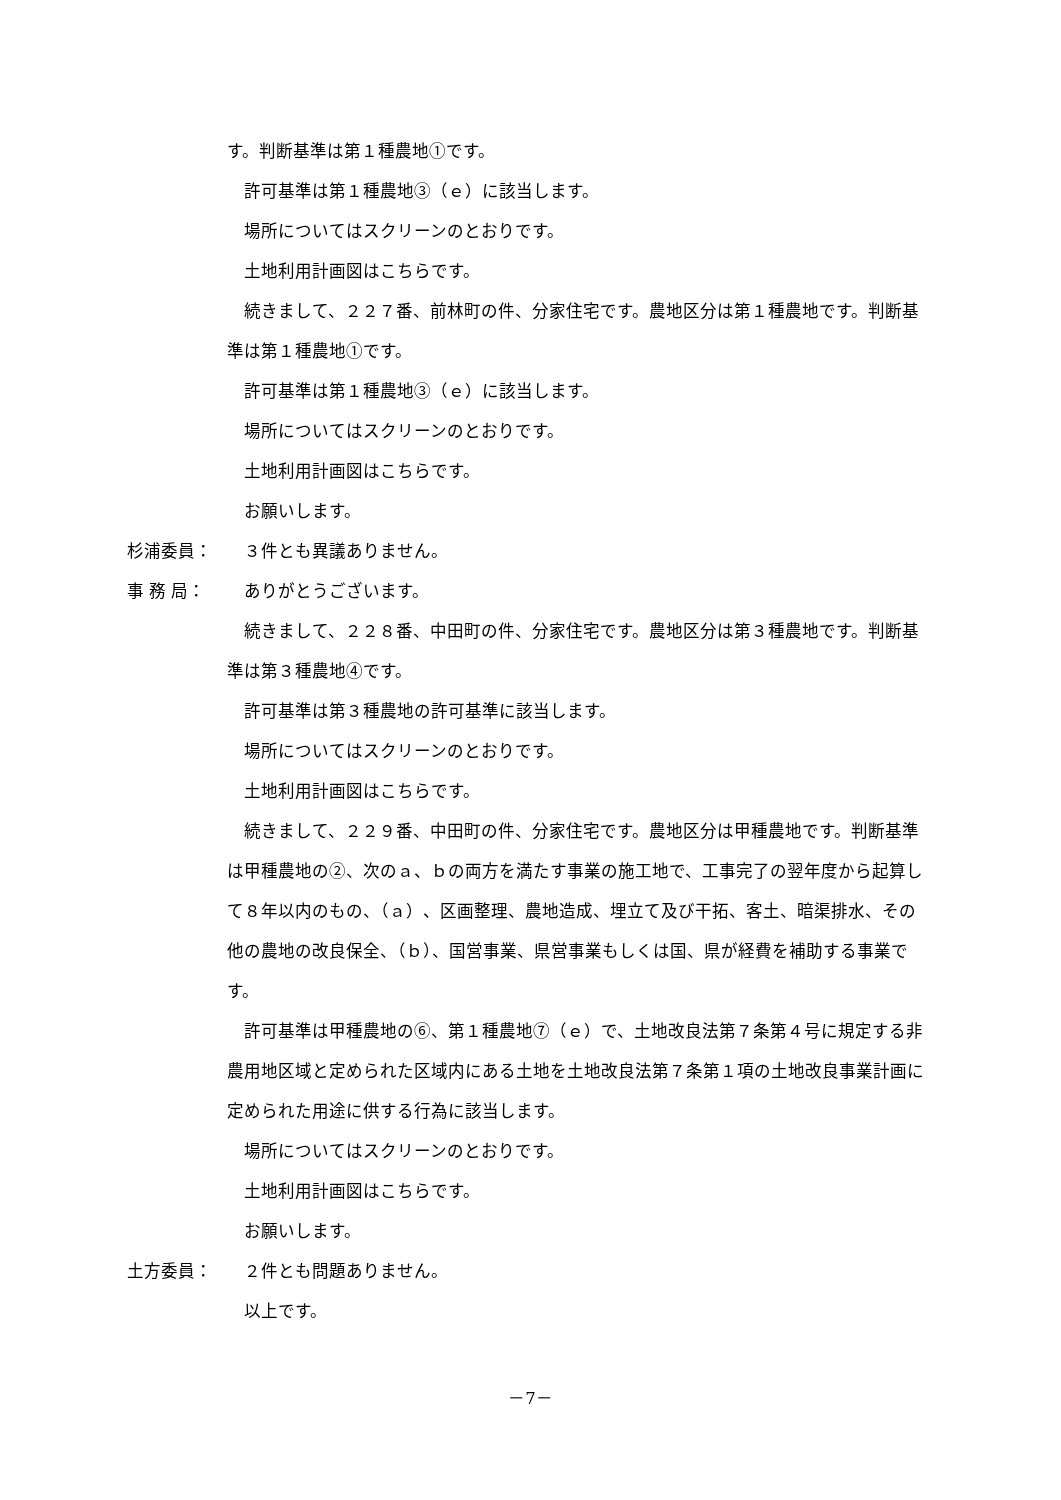す。判断基準は第１種農地①です。
許可基準は第１種農地③（ｅ）に該当します。
場所についてはスクリーンのとおりです。
土地利用計画図はこちらです。
続きまして、２２７番、前林町の件、分家住宅です。農地区分は第１種農地です。判断基準は第１種農地①です。
許可基準は第１種農地③（ｅ）に該当します。
場所についてはスクリーンのとおりです。
土地利用計画図はこちらです。
お願いします。
杉浦委員： ３件とも異議ありません。
事 務 局： ありがとうございます。
続きまして、２２８番、中田町の件、分家住宅です。農地区分は第３種農地です。判断基準は第３種農地④です。
許可基準は第３種農地の許可基準に該当します。
場所についてはスクリーンのとおりです。
土地利用計画図はこちらです。
続きまして、２２９番、中田町の件、分家住宅です。農地区分は甲種農地です。判断基準は甲種農地の②、次のａ、ｂの両方を満たす事業の施工地で、工事完了の翌年度から起算して８年以内のもの、（ａ）、区画整理、農地造成、埋立て及び干拓、客土、暗渠排水、その他の農地の改良保全、（ｂ）、国営事業、県営事業もしくは国、県が経費を補助する事業です。
許可基準は甲種農地の⑥、第１種農地⑦（ｅ）で、土地改良法第７条第４号に規定する非農用地区域と定められた区域内にある土地を土地改良法第７条第１項の土地改良事業計画に定められた用途に供する行為に該当します。
場所についてはスクリーンのとおりです。
土地利用計画図はこちらです。
お願いします。
土方委員： ２件とも問題ありません。
以上です。
－7－